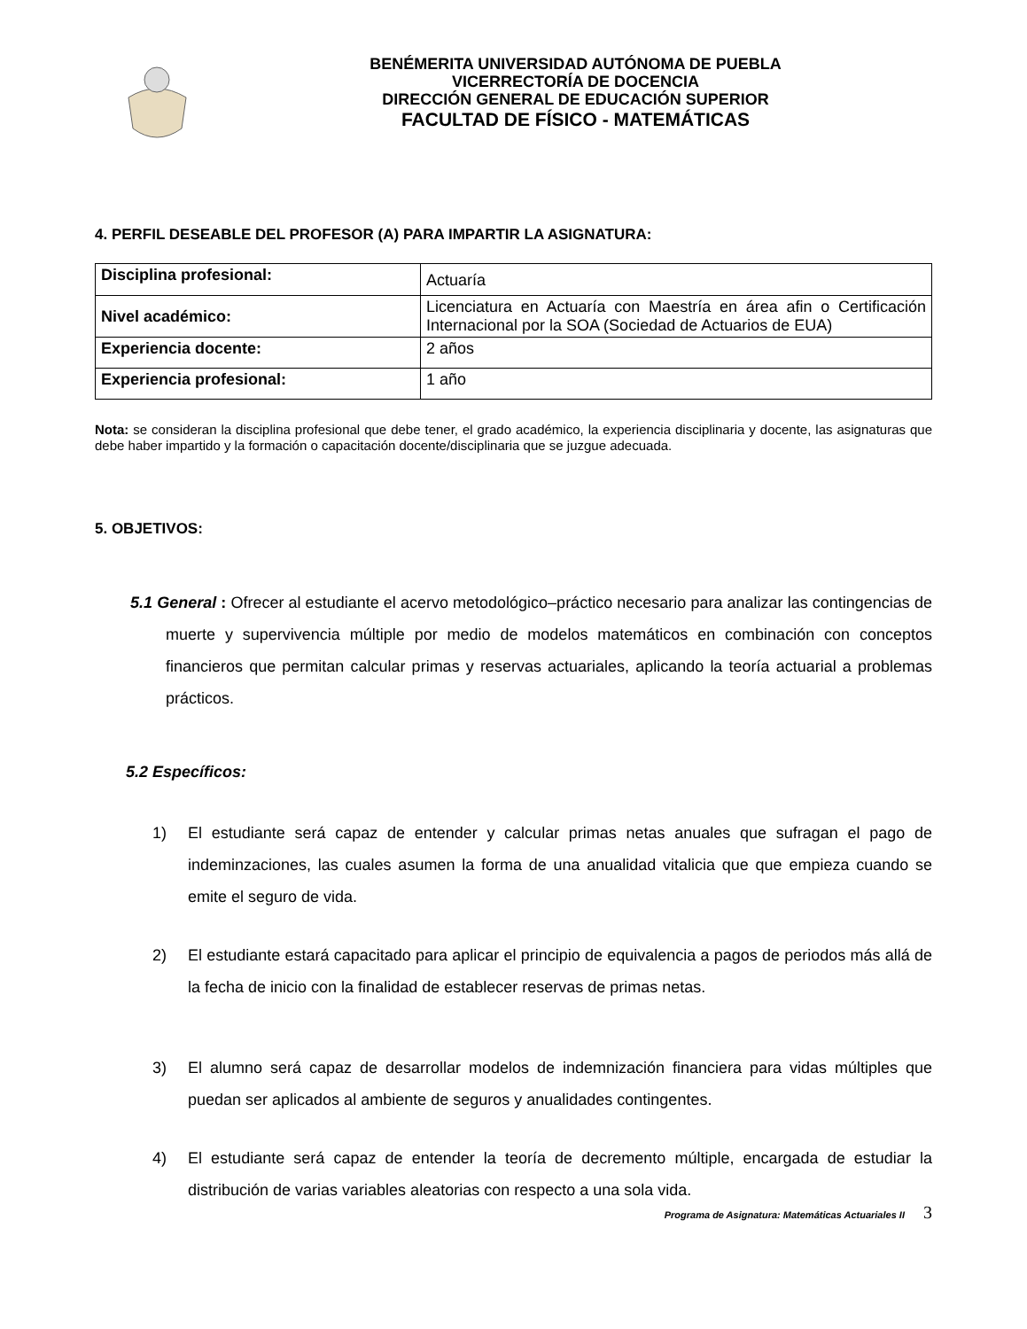BENÉMERITA UNIVERSIDAD AUTÓNOMA DE PUEBLA
VICERRECTORÍA DE DOCENCIA
DIRECCIÓN GENERAL DE EDUCACIÓN SUPERIOR
FACULTAD DE FÍSICO - MATEMÁTICAS
4. PERFIL DESEABLE DEL PROFESOR (A) PARA IMPARTIR LA ASIGNATURA:
| Disciplina profesional: | Actuaría |
| Nivel académico: | Licenciatura en Actuaría con Maestría en área afin o Certificación Internacional por la SOA (Sociedad de Actuarios de EUA) |
| Experiencia docente: | 2 años |
| Experiencia profesional: | 1 año |
Nota: se consideran la disciplina profesional que debe tener, el grado académico, la experiencia disciplinaria y docente, las asignaturas que debe haber impartido y la formación o capacitación docente/disciplinaria que se juzgue adecuada.
5. OBJETIVOS:
5.1 General : Ofrecer al estudiante el acervo metodológico–práctico necesario para analizar las contingencias de muerte y supervivencia múltiple por medio de modelos matemáticos en combinación con conceptos financieros que permitan calcular primas y reservas actuariales, aplicando la teoría actuarial a problemas prácticos.
5.2 Específicos:
1) El estudiante será capaz de entender y calcular primas netas anuales que sufragan el pago de indeminzaciones, las cuales asumen la forma de una anualidad vitalicia que que empieza cuando se emite el seguro de vida.
2) El estudiante estará capacitado para aplicar el principio de equivalencia a pagos de periodos más allá de la fecha de inicio con la finalidad de establecer reservas de primas netas.
3) El alumno será capaz de desarrollar modelos de indemnización financiera para vidas múltiples que puedan ser aplicados al ambiente de seguros y anualidades contingentes.
4) El estudiante será capaz de entender la teoría de decremento múltiple, encargada de estudiar la distribución de varias variables aleatorias con respecto a una sola vida.
Programa de Asignatura: Matemáticas Actuariales II 3